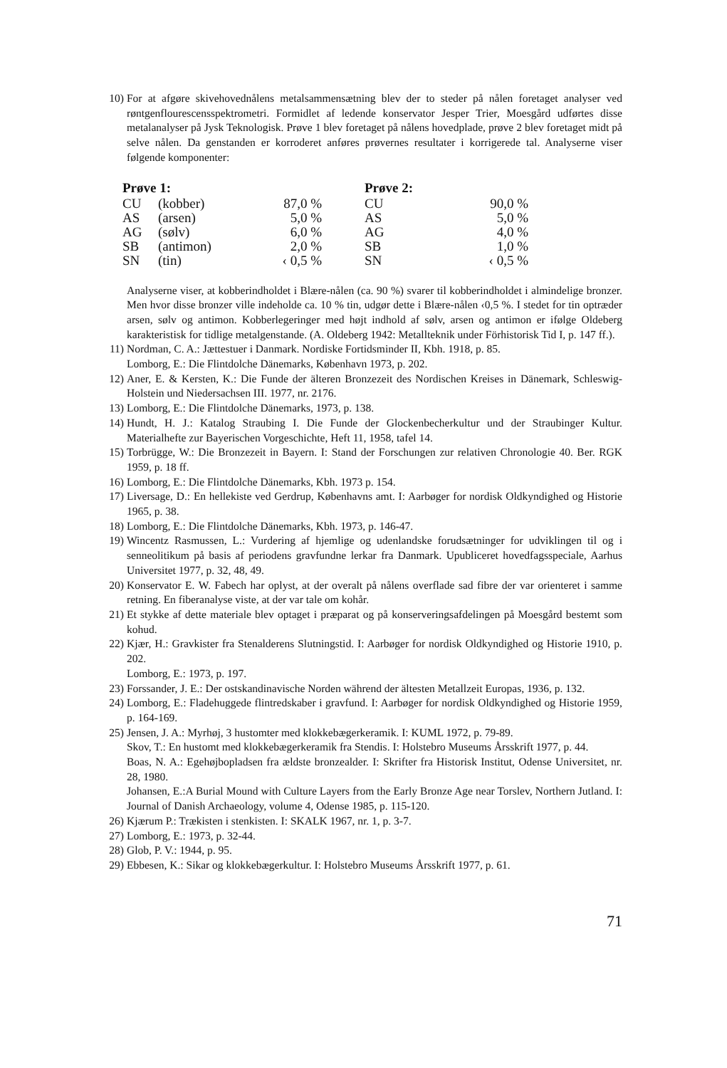10) For at afgøre skivehovednålens metalsammensætning blev der to steder på nålen foretaget analyser ved røntgenflourescensspektrometri. Formidlet af ledende konservator Jesper Trier, Moesgård udførtes disse metalanalyser på Jysk Teknologisk. Prøve 1 blev foretaget på nålens hovedplade, prøve 2 blev foretaget midt på selve nålen. Da genstanden er korroderet anføres prøvernes resultater i korrigerede tal. Analyserne viser følgende komponenter:
| Prøve 1: | | | | Prøve 2: | |
| --- | --- | --- | --- | --- | --- |
| CU | (kobber) | 87,0 % | | CU | 90,0 % |
| AS | (arsen) | 5,0 % | | AS | 5,0 % |
| AG | (sølv) | 6,0 % | | AG | 4,0 % |
| SB | (antimon) | 2,0 % | | SB | 1,0 % |
| SN | (tin) | ‹ 0,5 % | | SN | ‹ 0,5 % |
Analyserne viser, at kobberindholdet i Blære-nålen (ca. 90 %) svarer til kobberindholdet i almindelige bronzer. Men hvor disse bronzer ville indeholde ca. 10 % tin, udgør dette i Blære-nålen ‹0,5 %. I stedet for tin optræder arsen, sølv og antimon. Kobberlegeringer med højt indhold af sølv, arsen og antimon er ifølge Oldeberg karakteristisk for tidlige metalgenstande. (A. Oldeberg 1942: Metallteknik under Förhistorisk Tid I, p. 147 ff.).
11) Nordman, C. A.: Jættestuer i Danmark. Nordiske Fortidsminder II, Kbh. 1918, p. 85.
Lomborg, E.: Die Flintdolche Dänemarks, København 1973, p. 202.
12) Aner, E. & Kersten, K.: Die Funde der älteren Bronzezeit des Nordischen Kreises in Dänemark, Schleswig-Holstein und Niedersachsen III. 1977, nr. 2176.
13) Lomborg, E.: Die Flintdolche Dänemarks, 1973, p. 138.
14) Hundt, H. J.: Katalog Straubing I. Die Funde der Glockenbecherkultur und der Straubinger Kultur. Materialhefte zur Bayerischen Vorgeschichte, Heft 11, 1958, tafel 14.
15) Torbrügge, W.: Die Bronzezeit in Bayern. I: Stand der Forschungen zur relativen Chronologie 40. Ber. RGK 1959, p. 18 ff.
16) Lomborg, E.: Die Flintdolche Dänemarks, Kbh. 1973 p. 154.
17) Liversage, D.: En hellekiste ved Gerdrup, Københavns amt. I: Aarbøger for nordisk Oldkyndighed og Historie 1965, p. 38.
18) Lomborg, E.: Die Flintdolche Dänemarks, Kbh. 1973, p. 146-47.
19) Wincentz Rasmussen, L.: Vurdering af hjemlige og udenlandske forudsætninger for udviklingen til og i senneolitikum på basis af periodens gravfundne lerkar fra Danmark. Upubliceret hovedfagsspeciale, Aarhus Universitet 1977, p. 32, 48, 49.
20) Konservator E. W. Fabech har oplyst, at der overalt på nålens overflade sad fibre der var orienteret i samme retning. En fiberanalyse viste, at der var tale om kohår.
21) Et stykke af dette materiale blev optaget i præparat og på konserveringsafdelingen på Moesgård bestemt som kohud.
22) Kjær, H.: Gravkister fra Stenalderens Slutningstid. I: Aarbøger for nordisk Oldkyndighed og Historie 1910, p. 202.
Lomborg, E.: 1973, p. 197.
23) Forssander, J. E.: Der ostskandinavische Norden während der ältesten Metallzeit Europas, 1936, p. 132.
24) Lomborg, E.: Fladehuggede flintredskaber i gravfund. I: Aarbøger for nordisk Oldkyndighed og Historie 1959, p. 164-169.
25) Jensen, J. A.: Myrhøj, 3 hustomter med klokkebægerkeramik. I: KUML 1972, p. 79-89.
Skov, T.: En hustomt med klokkebægerkeramik fra Stendis. I: Holstebro Museums Årsskrift 1977, p. 44.
Boas, N. A.: Egehøjbopladsen fra ældste bronzealder. I: Skrifter fra Historisk Institut, Odense Universitet, nr. 28, 1980.
Johansen, E.:A Burial Mound with Culture Layers from the Early Bronze Age near Torslev, Northern Jutland. I: Journal of Danish Archaeology, volume 4, Odense 1985, p. 115-120.
26) Kjærum P.: Trækisten i stenkisten. I: SKALK 1967, nr. 1, p. 3-7.
27) Lomborg, E.: 1973, p. 32-44.
28) Glob, P. V.: 1944, p. 95.
29) Ebbesen, K.: Sikar og klokkebægerkultur. I: Holstebro Museums Årsskrift 1977, p. 61.
71